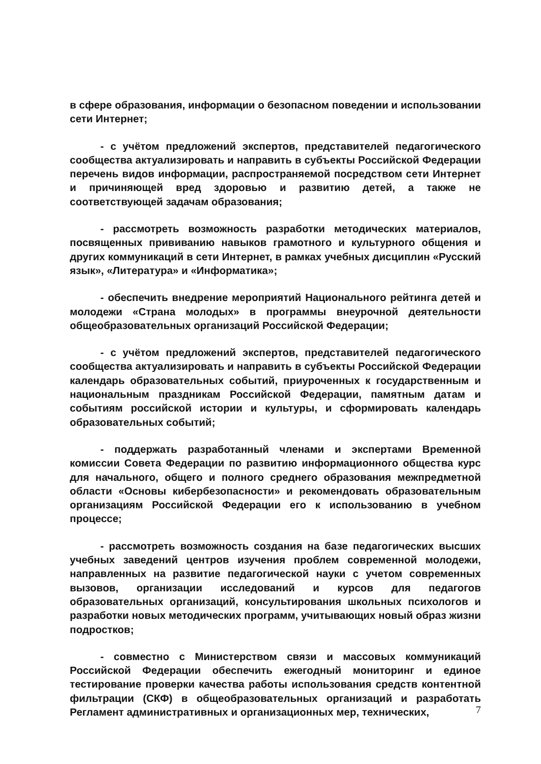в сфере образования, информации о безопасном поведении и использовании сети Интернет;
- с учётом предложений экспертов, представителей педагогического сообщества актуализировать и направить в субъекты Российской Федерации перечень видов информации, распространяемой посредством сети Интернет и причиняющей вред здоровью и развитию детей, а также не соответствующей задачам образования;
- рассмотреть возможность разработки методических материалов, посвященных прививанию навыков грамотного и культурного общения и других коммуникаций в сети Интернет, в рамках учебных дисциплин «Русский язык», «Литература» и «Информатика»;
- обеспечить внедрение мероприятий Национального рейтинга детей и молодежи «Страна молодых» в программы внеурочной деятельности общеобразовательных организаций Российской Федерации;
- с учётом предложений экспертов, представителей педагогического сообщества актуализировать и направить в субъекты Российской Федерации календарь образовательных событий, приуроченных к государственным и национальным праздникам Российской Федерации, памятным датам и событиям российской истории и культуры, и сформировать календарь образовательных событий;
- поддержать разработанный членами и экспертами Временной комиссии Совета Федерации по развитию информационного общества курс для начального, общего и полного среднего образования межпредметной области «Основы кибербезопасности» и рекомендовать образовательным организациям Российской Федерации его к использованию в учебном процессе;
- рассмотреть возможность создания на базе педагогических высших учебных заведений центров изучения проблем современной молодежи, направленных на развитие педагогической науки с учетом современных вызовов, организации исследований и курсов для педагогов образовательных организаций, консультирования школьных психологов и разработки новых методических программ, учитывающих новый образ жизни подростков;
- совместно с Министерством связи и массовых коммуникаций Российской Федерации обеспечить ежегодный мониторинг и единое тестирование проверки качества работы использования средств контентной фильтрации (СКФ) в общеобразовательных организаций и разработать Регламент административных и организационных мер, технических,
7